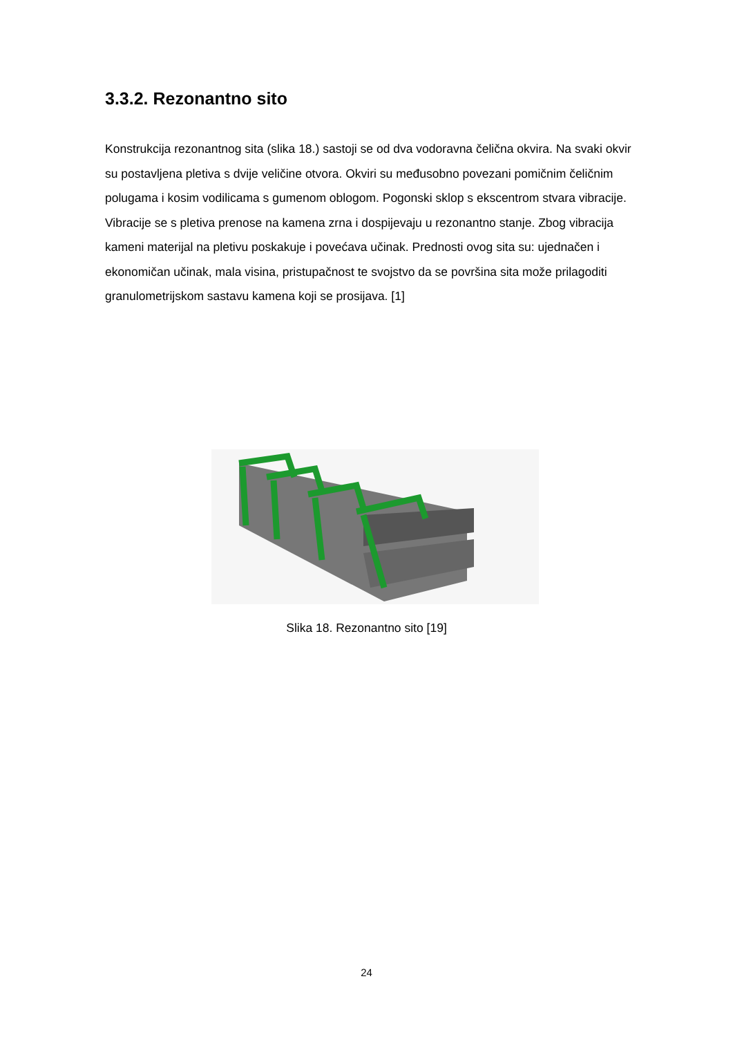3.3.2. Rezonantno sito
Konstrukcija rezonantnog sita (slika 18.) sastoji se od dva vodoravna čelična okvira. Na svaki okvir su postavljena pletiva s dvije veličine otvora. Okviri su međusobno povezani pomičnim čeličnim polugama i kosim vodilicama s gumenom oblogom. Pogonski sklop s ekscentrom stvara vibracije. Vibracije se s pletiva prenose na kamena zrna i dospijevaju u rezonantno stanje. Zbog vibracija kameni materijal na pletivu poskakuje i povećava učinak. Prednosti ovog sita su: ujednačen i ekonomičan učinak, mala visina, pristupačnost te svojstvo da se površina sita može prilagoditi granulometrijskom sastavu kamena koji se prosijava. [1]
Slika 18. Rezonantno sito [19]
24